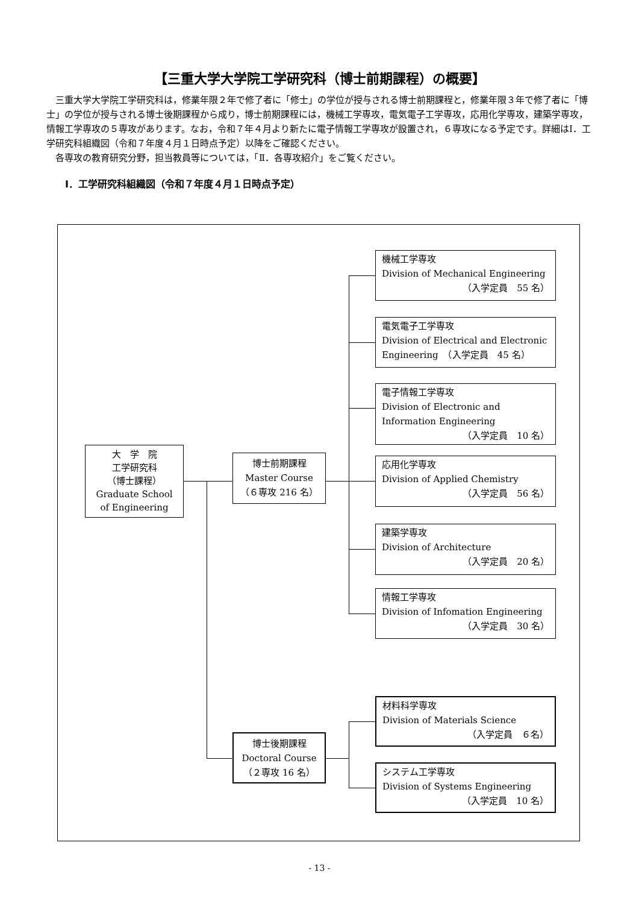【三重大学大学院工学研究科（博士前期課程）の概要】
三重大学大学院工学研究科は，修業年限２年で修了者に「修士」の学位が授与される博士前期課程と，修業年限３年で修了者に「博士」の学位が授与される博士後期課程から成り，博士前期課程には，機械工学専攻，電気電子工学専攻，応用化学専攻，建築学専攻，情報工学専攻の５専攻があります。なお，令和７年４月より新たに電子情報工学専攻が設置され，６専攻になる予定です。詳細はⅠ．工学研究科組織図（令和７年度４月１日時点予定）以降をご確認ください。
各専攻の教育研究分野，担当教員等については，「Ⅱ．各専攻紹介」をご覧ください。
Ⅰ．工学研究科組織図（令和７年度４月１日時点予定）
大　学　院
工学研究科
（博士課程）
Graduate School
of Engineering
博士前期課程
Master Course
（６専攻 216 名）
博士後期課程
Doctoral Course
（２専攻 16 名）
機械工学専攻
Division of Mechanical Engineering
（入学定員　55 名）
電気電子工学専攻
Division of Electrical and Electronic
Engineering　（入学定員　45 名）
電子情報工学専攻
Division of Electronic and
Information Engineering
（入学定員　10 名）
応用化学専攻
Division of Applied Chemistry
（入学定員　56 名）
建築学専攻
Division of Architecture
（入学定員　20 名）
情報工学専攻
Division of Infomation Engineering
（入学定員　30 名）
材料科学専攻
Division of Materials Science
（入学定員　６名）
システム工学専攻
Division of Systems Engineering
（入学定員　10 名）
- 13 -